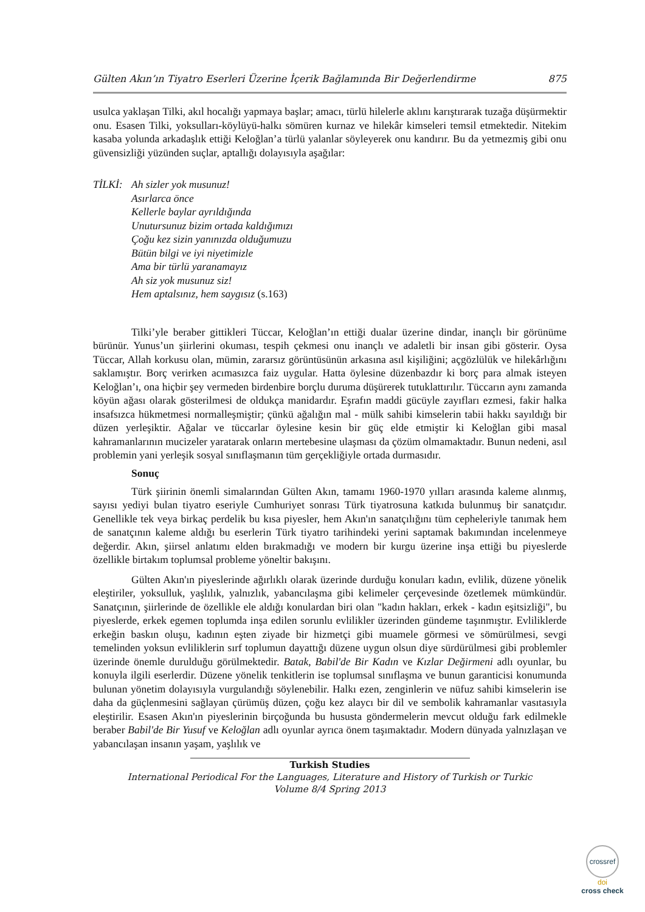Gülten Akın’ın Tiyatro Eserleri Üzerine İçerik Bağlamında Bir Değerlendirme 875
usulca yaklaşan Tilki, akıl hocalığı yapmaya başlar; amacı, türlü hilelerle aklını karıştırarak tuzağa düşürmektir onu. Esasen Tilki, yoksulları-köylüyü-halkı sömüren kurnaz ve hilekâr kimseleri temsil etmektedir. Nitekim kasaba yolunda arkadaşlık ettiği Keloğlan’a türlü yalanlar söyleyerek onu kandırır. Bu da yetmezmiş gibi onu güvensizliği yüzünden suçlar, aptallığı dolayısıyla aşağılar:
TİLKİ: Ah sizler yok musunuz!
Asırlarca önce
Kellerle baylar ayrıldığında
Unutursunuz bizim ortada kaldığımızı
Çoğu kez sizin yanınızda olduğumuzu
Bütün bilgi ve iyi niyetimizle
Ama bir türlü yaranamayız
Ah siz yok musunuz siz!
Hem aptalsınız, hem saygısız (s.163)
Tilki’yle beraber gittikleri Tüccar, Keloğlan’ın ettiği dualar üzerine dindar, inançlı bir görünüme bürünür. Yunus’un şiirlerini okuması, tespih çekmesi onu inançlı ve adaletli bir insan gibi gösterir. Oysa Tüccar, Allah korkusu olan, mümin, zararsız görüntüsünün arkasına asıl kişiliğini; açgözlülük ve hilekârlığını saklamıştır. Borç verirken acımasızca faiz uygular. Hatta öylesine düzenbazdır ki borç para almak isteyen Keloğlan’ı, ona hiçbir şey vermeden birdenbire borçlu duruma düşürerek tutuklattırılır. Tüccarın aynı zamanda köyün ağası olarak gösterilmesi de oldukça manidardır. Eşrafın maddi gücüyle zayıfları ezmesi, fakir halka insafsızca hükmetmesi normalleşmiştir; çünkü ağalığın mal - mülk sahibi kimselerin tabii hakkı sayıldığı bir düzen yerleşiktir. Ağalar ve tüccarlar öylesine kesin bir güç elde etmiştir ki Keloğlan gibi masal kahramanlarının mucizeler yaratarak onların mertebesine ulaşması da çözüm olmamaktadır. Bunun nedeni, asıl problemin yani yerleşik sosyal sınıflaşmanın tüm gerçekliğiyle ortada durmasıdır.
Sonuç
Türk şiirinin önemli simalarından Gülten Akın, tamamı 1960-1970 yılları arasında kaleme alınmış, sayısı yediyi bulan tiyatro eseriyle Cumhuriyet sonrası Türk tiyatrosuna katkıda bulunmuş bir sanatçıdır. Genellikle tek veya birkaç perdelik bu kısa piyesler, hem Akın'ın sanatçılığını tüm cepheleriyle tanımak hem de sanatçının kaleme aldığı bu eserlerin Türk tiyatro tarihindeki yerini saptamak bakımından incelenmeye değerdir. Akın, şiirsel anlatımı elden bırakmadığı ve modern bir kurgu üzerine inşa ettiği bu piyeslerde özellikle birtakım toplumsal probleme yöneltir bakışını.
Gülten Akın'ın piyeslerinde ağırlıklı olarak üzerinde durduğu konuları kadın, evlilik, düzene yönelik eleştiriler, yoksulluk, yaşlılık, yalnızlık, yabancılaşma gibi kelimeler çerçevesinde özetlemek mümkündür. Sanatçının, şiirlerinde de özellikle ele aldığı konulardan biri olan "kadın hakları, erkek - kadın eşitsizliği", bu piyeslerde, erkek egemen toplumda inşa edilen sorunlu evlilikler üzerinden gündeme taşınmıştır. Evliliklerde erkeğin baskın oluşu, kadının eşten ziyade bir hizmetçi gibi muamele görmesi ve sömürülmesi, sevgi temelinden yoksun evliliklerin sırf toplumun dayattığı düzene uygun olsun diye sürdürülmesi gibi problemler üzerinde önemle durulduğu görülmektedir. Batak, Babil'de Bir Kadın ve Kızlar Değirmeni adlı oyunlar, bu konuyla ilgili eserlerdir. Düzene yönelik tenkitlerin ise toplumsal sınıflaşma ve bunun garanticisi konumunda bulunan yönetim dolayısıyla vurgulandığı söylenebilir. Halkı ezen, zenginlerin ve nüfuz sahibi kimselerin ise daha da güçlenmesini sağlayan çürümüş düzen, çoğu kez alaycı bir dil ve sembolik kahramanlar vasıtasıyla eleştirilir. Esasen Akın'ın piyeslerinin birçoğunda bu hususta göndermelerin mevcut olduğu fark edilmekle beraber Babil'de Bir Yusuf ve Keloğlan adlı oyunlar ayrıca önem taşımaktadır. Modern dünyada yalnızlaşan ve yabancılaşan insanın yaşam, yaşlılık ve
Turkish Studies
International Periodical For the Languages, Literature and History of Turkish or Turkic
Volume 8/4 Spring 2013
crossref
doi
cross check